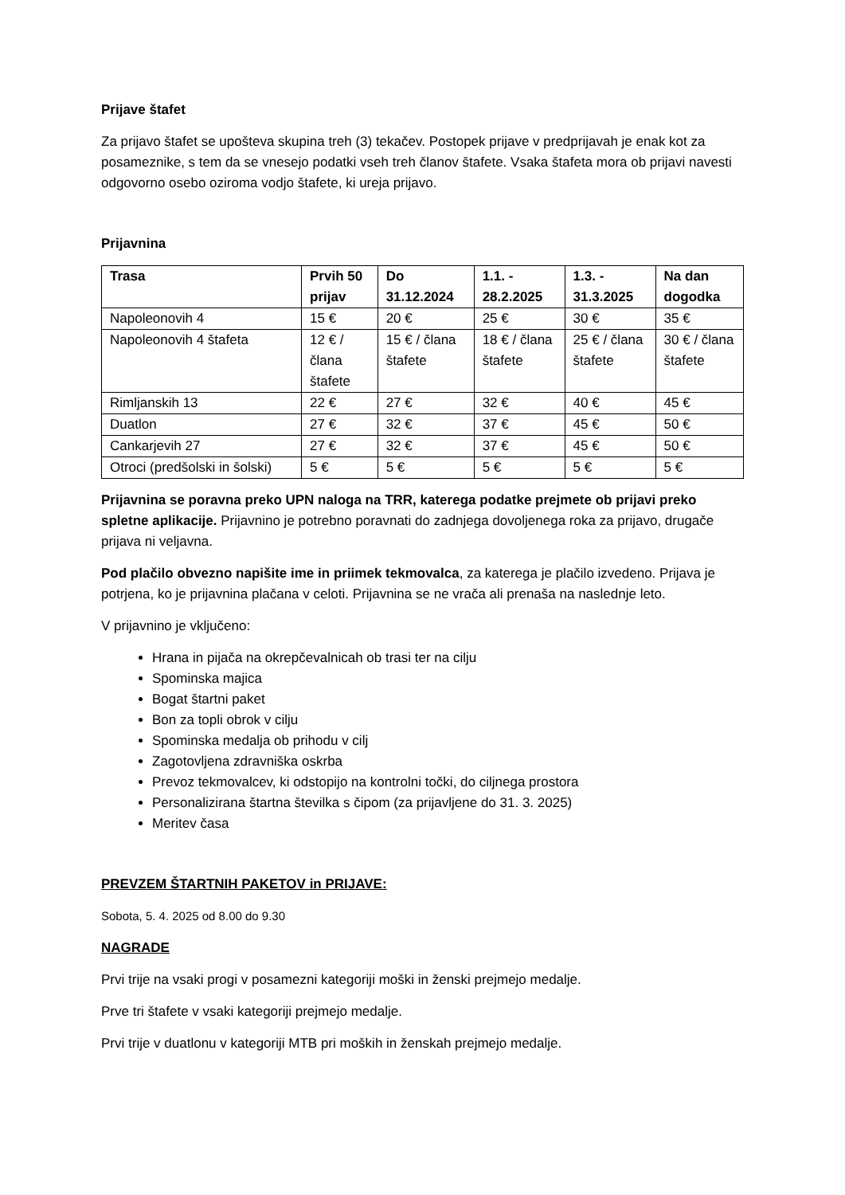Prijave štafet
Za prijavo štafet se upošteva skupina treh (3) tekačev. Postopek prijave v predprijavah je enak kot za posameznike, s tem da se vnesejo podatki vseh treh članov štafete. Vsaka štafeta mora ob prijavi navesti odgovorno osebo oziroma vodjo štafete, ki ureja prijavo.
Prijavnina
| Trasa | Prvih 50 prijav | Do 31.12.2024 | 1.1. - 28.2.2025 | 1.3. - 31.3.2025 | Na dan dogodka |
| --- | --- | --- | --- | --- | --- |
| Napoleonovih 4 | 15 € | 20 € | 25 € | 30 € | 35 € |
| Napoleonovih 4 štafeta | 12 € / člana štafete | 15 € / člana štafete | 18 € / člana štafete | 25 € / člana štafete | 30 € / člana štafete |
| Rimljanskih 13 | 22 € | 27 € | 32 € | 40 € | 45 € |
| Duatlon | 27 € | 32 € | 37 € | 45 € | 50 € |
| Cankarjevih 27 | 27 € | 32 € | 37 € | 45 € | 50 € |
| Otroci (predšolski in šolski) | 5 € | 5 € | 5 € | 5 € | 5 € |
Prijavnina se poravna preko UPN naloga na TRR, katerega podatke prejmete ob prijavi preko spletne aplikacije. Prijavnino je potrebno poravnati do zadnjega dovoljenega roka za prijavo, drugače prijava ni veljavna.
Pod plačilo obvezno napišite ime in priimek tekmovalca, za katerega je plačilo izvedeno. Prijava je potrjena, ko je prijavnina plačana v celoti. Prijavnina se ne vrača ali prenaša na naslednje leto.
V prijavnino je vključeno:
Hrana in pijača na okrepčevalnicah ob trasi ter na cilju
Spominska majica
Bogat štartni paket
Bon za topli obrok v cilju
Spominska medalja ob prihodu v cilj
Zagotovljena zdravniška oskrba
Prevoz tekmovalcev, ki odstopijo na kontrolni točki, do ciljnega prostora
Personalizirana štartna številka s čipom (za prijavljene do 31. 3. 2025)
Meritev časa
PREVZEM ŠTARTNIH PAKETOV in PRIJAVE:
Sobota, 5. 4. 2025 od 8.00 do 9.30
NAGRADE
Prvi trije na vsaki progi v posamezni kategoriji moški in ženski prejmejo medalje.
Prve tri štafete v vsaki kategoriji prejmejo medalje.
Prvi trije v duatlonu v kategoriji MTB pri moških in ženskah prejmejo medalje.